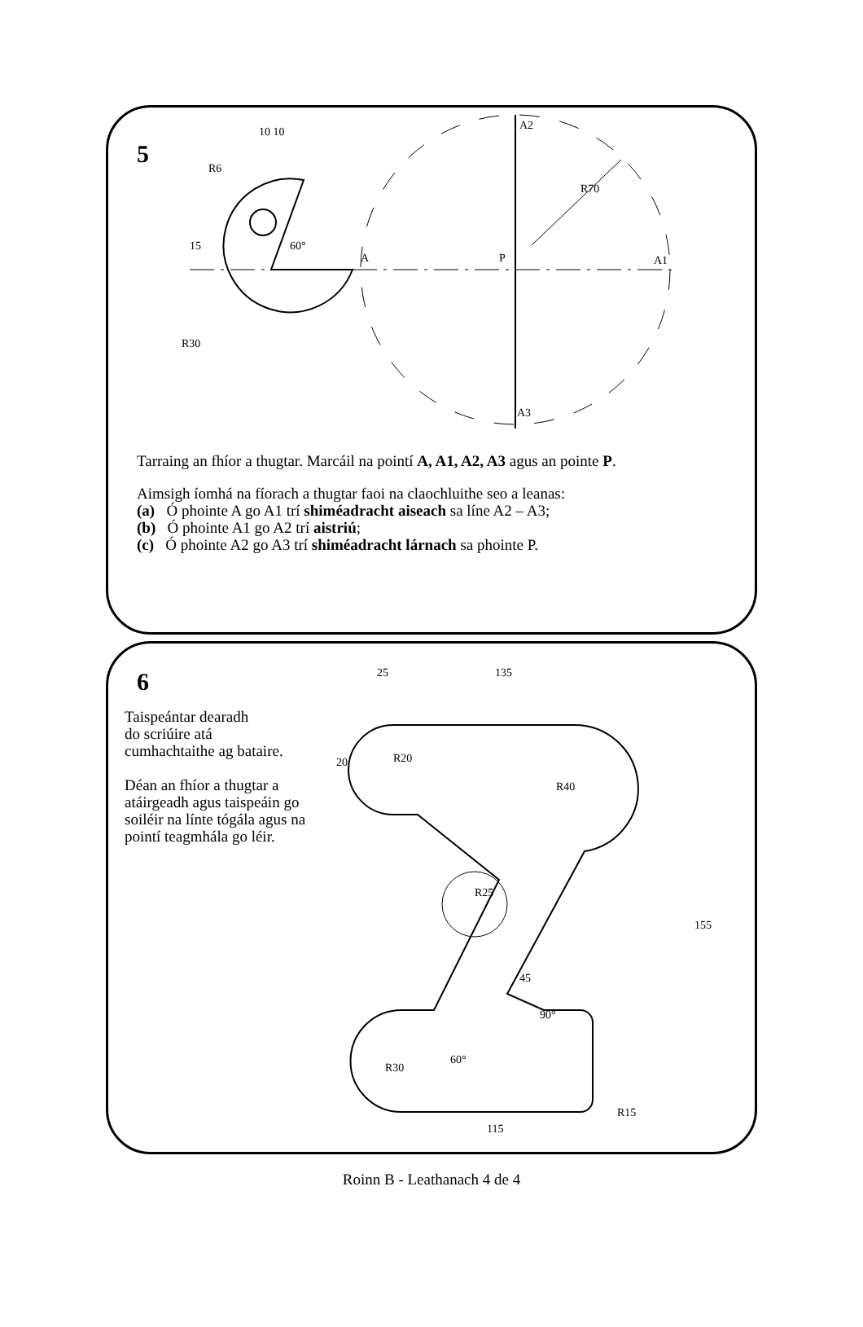5
A
P
A1
A2
A3
R70
60°
10 10
R6
R30
15
Tarraing an fhíor a thugtar. Marcáil na pointí A, A1, A2, A3 agus an pointe P.
Aimsigh íomhá na fíorach a thugtar faoi na claochluithe seo a leanas:
(a) Ó phointe A go A1 trí shiméadracht aiseach sa líne A2 – A3;
(b) Ó phointe A1 go A2 trí aistriú;
(c) Ó phointe A2 go A3 trí shiméadracht lárnach sa phointe P.
6
Taispeántar dearadh
do scriúire atá
cumhachtaithe ag bataire.
Déan an fhíor a thugtar a atáirgeadh agus taispeáin go soiléir na línte tógála agus na pointí teagmhála go léir.
25
135
R20
R40
R25
45
90°
60°
R30
R15
115
155
20
Roinn B - Leathanach 4 de 4